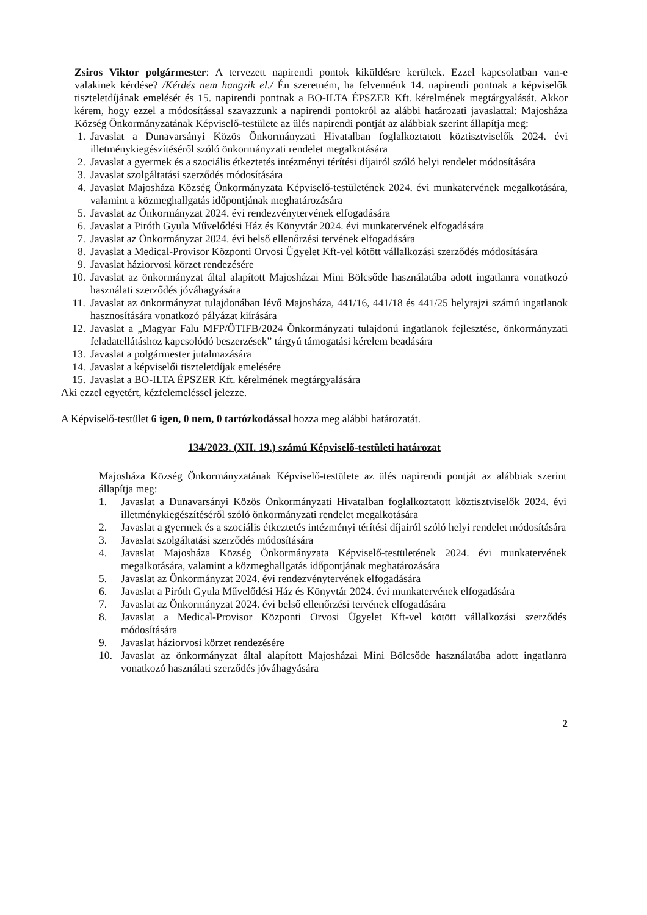Zsiros Viktor polgármester: A tervezett napirendi pontok kiküldésre kerültek. Ezzel kapcsolatban van-e valakinek kérdése? /Kérdés nem hangzik el./ Én szeretném, ha felvennénk 14. napirendi pontnak a képviselők tiszteletdíjának emelését és 15. napirendi pontnak a BO-ILTA ÉPSZER Kft. kérelmének megtárgyalását. Akkor kérem, hogy ezzel a módosítással szavazzunk a napirendi pontokról az alábbi határozati javaslattal: Majosháza Község Önkormányzatának Képviselő-testülete az ülés napirendi pontját az alábbiak szerint állapítja meg:
1. Javaslat a Dunavarsányi Közös Önkormányzati Hivatalban foglalkoztatott köztisztviselők 2024. évi illetménykiegészítéséről szóló önkormányzati rendelet megalkotására
2. Javaslat a gyermek és a szociális étkeztetés intézményi térítési díjairól szóló helyi rendelet módosítására
3. Javaslat szolgáltatási szerződés módosítására
4. Javaslat Majosháza Község Önkormányzata Képviselő-testületének 2024. évi munkatervének megalkotására, valamint a közmeghallgatás időpontjának meghatározására
5. Javaslat az Önkormányzat 2024. évi rendezvénytervének elfogadására
6. Javaslat a Piróth Gyula Művelődési Ház és Könyvtár 2024. évi munkatervének elfogadására
7. Javaslat az Önkormányzat 2024. évi belső ellenőrzési tervének elfogadására
8. Javaslat a Medical-Provisor Központi Orvosi Ügyelet Kft-vel kötött vállalkozási szerződés módosítására
9. Javaslat háziorvosi körzet rendezésére
10. Javaslat az önkormányzat által alapított Majosházai Mini Bölcsőde használatába adott ingatlanra vonatkozó használati szerződés jóváhagyására
11. Javaslat az önkormányzat tulajdonában lévő Majosháza, 441/16, 441/18 és 441/25 helyrajzi számú ingatlanok hasznosítására vonatkozó pályázat kiírására
12. Javaslat a „Magyar Falu MFP/ÖTIFB/2024 Önkormányzati tulajdonú ingatlanok fejlesztése, önkormányzati feladatellátáshoz kapcsolódó beszerzések” tárgyú támogatási kérelem beadására
13. Javaslat a polgármester jutalmazására
14. Javaslat a képviselői tiszteletdíjak emelésére
15. Javaslat a BO-ILTA ÉPSZER Kft. kérelmének megtárgyalására
Aki ezzel egyetért, kézfelemeléssel jelezze.
A Képviselő-testület 6 igen, 0 nem, 0 tartózkodással hozza meg alábbi határozatát.
134/2023. (XII. 19.) számú Képviselő-testületi határozat
Majosháza Község Önkormányzatának Képviselő-testülete az ülés napirendi pontját az alábbiak szerint állapítja meg:
1. Javaslat a Dunavarsányi Közös Önkormányzati Hivatalban foglalkoztatott köztisztviselők 2024. évi illetménykiegészítéséről szóló önkormányzati rendelet megalkotására
2. Javaslat a gyermek és a szociális étkeztetés intézményi térítési díjairól szóló helyi rendelet módosítására
3. Javaslat szolgáltatási szerződés módosítására
4. Javaslat Majosháza Község Önkormányzata Képviselő-testületének 2024. évi munkatervének megalkotására, valamint a közmeghallgatás időpontjának meghatározására
5. Javaslat az Önkormányzat 2024. évi rendezvénytervének elfogadására
6. Javaslat a Piróth Gyula Művelődési Ház és Könyvtár 2024. évi munkatervének elfogadására
7. Javaslat az Önkormányzat 2024. évi belső ellenőrzési tervének elfogadására
8. Javaslat a Medical-Provisor Központi Orvosi Ügyelet Kft-vel kötött vállalkozási szerződés módosítására
9. Javaslat háziorvosi körzet rendezésére
10. Javaslat az önkormányzat által alapított Majosházai Mini Bölcsőde használatába adott ingatlanra vonatkozó használati szerződés jóváhagyására
2